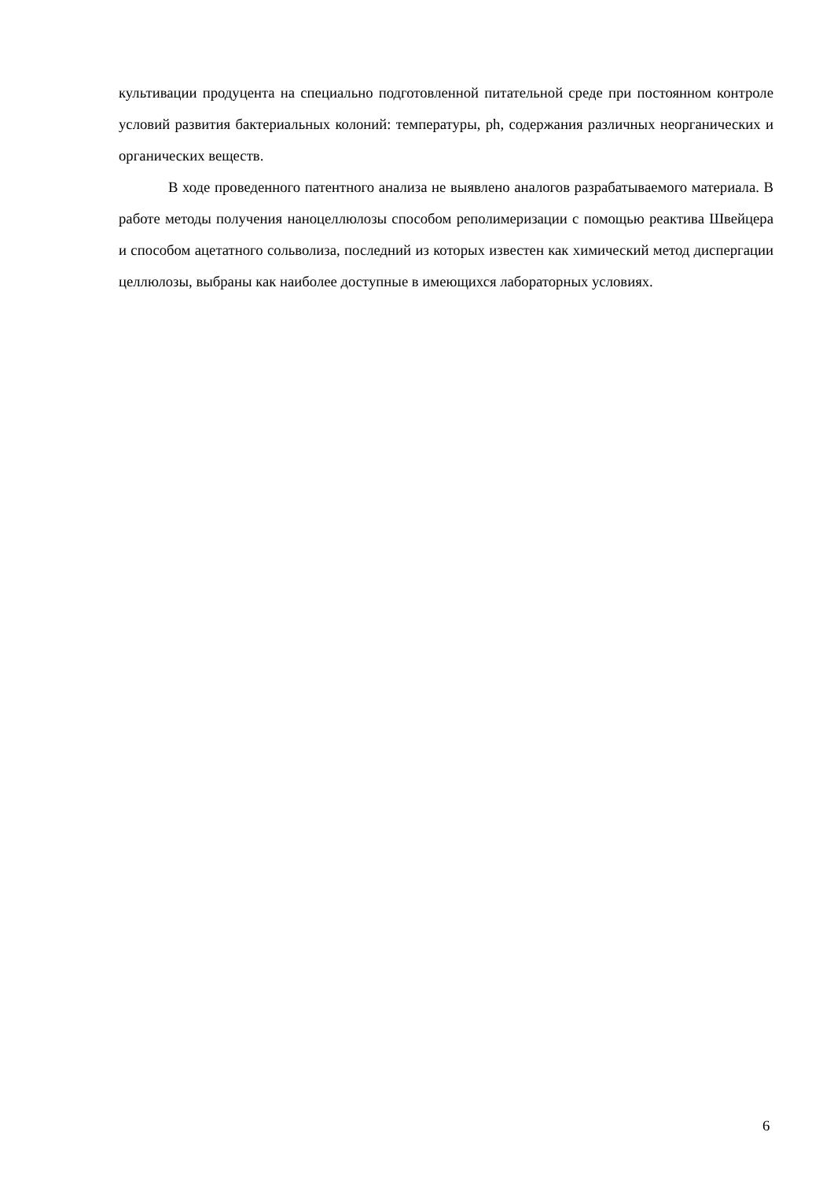культивации продуцента на специально подготовленной питательной среде при постоянном контроле условий развития бактериальных колоний: температуры, ph, содержания различных неорганических и органических веществ.
В ходе проведенного патентного анализа не выявлено аналогов разрабатываемого материала. В работе методы получения наноцеллюлозы способом реполимеризации с помощью реактива Швейцера и способом ацетатного сольволиза, последний из которых известен как химический метод диспергации целлюлозы, выбраны как наиболее доступные в имеющихся лабораторных условиях.
6